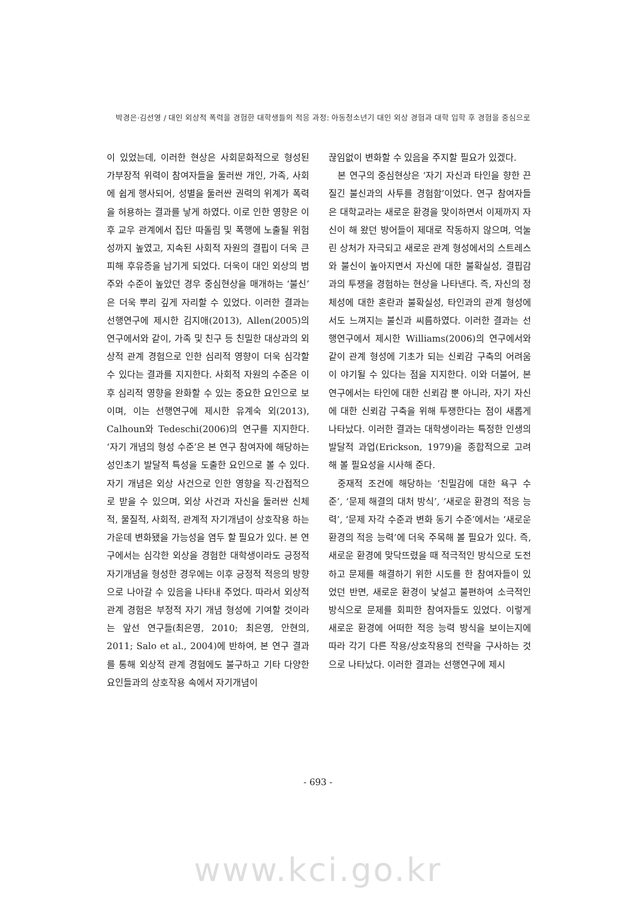박경은·김선영 / 대인 외상적 폭력을 경험한 대학생들의 적응 과정: 아동청소년기 대인 외상 경험과 대학 입학 후 경험을 중심으로
이 있었는데, 이러한 현상은 사회문화적으로 형성된 가부장적 위력이 참여자들을 둘러싼 개인, 가족, 사회에 쉽게 행사되어, 성별을 둘러싼 권력의 위계가 폭력을 허용하는 결과를 낳게 하였다. 이로 인한 영향은 이후 교우 관계에서 집단 따돌림 및 폭행에 노출될 위험성까지 높였고, 지속된 사회적 자원의 결핍이 더욱 큰 피해 후유증을 남기게 되었다. 더욱이 대인 외상의 범주와 수준이 높았던 경우 중심현상을 매개하는 ‘불신’은 더욱 뿌리 깊게 자리할 수 있었다. 이러한 결과는 선행연구에 제시한 김지애(2013), Allen(2005)의 연구에서와 같이, 가족 및 친구 등 친밀한 대상과의 외상적 관계 경험으로 인한 심리적 영향이 더욱 심각할 수 있다는 결과를 지지한다. 사회적 자원의 수준은 이후 심리적 영향을 완화할 수 있는 중요한 요인으로 보이며, 이는 선행연구에 제시한 유계숙 외(2013), Calhoun와 Tedeschi(2006)의 연구를 지지한다. ‘자기 개념의 형성 수준’은 본 연구 참여자에 해당하는 성인초기 발달적 특성을 도출한 요인으로 볼 수 있다. 자기 개념은 외상 사건으로 인한 영향을 직·간접적으로 받을 수 있으며, 외상 사건과 자신을 둘러싼 신체적, 물질적, 사회적, 관계적 자기개념이 상호작용 하는 가운데 변화됐을 가능성을 염두 할 필요가 있다. 본 연구에서는 심각한 외상을 경험한 대학생이라도 긍정적 자기개념을 형성한 경우에는 이후 긍정적 적응의 방향으로 나아갈 수 있음을 나타내 주었다. 따라서 외상적 관계 경험은 부정적 자기 개념 형성에 기여할 것이라는 앞선 연구들(최은영, 2010; 최은영, 안현의, 2011; Salo et al., 2004)에 반하여, 본 연구 결과를 통해 외상적 관계 경험에도 불구하고 기타 다양한 요인들과의 상호작용 속에서 자기개념이
끊임없이 변화할 수 있음을 주지할 필요가 있겠다.
본 연구의 중심현상은 ‘자기 자신과 타인을 향한 끈질긴 불신과의 사투를 경험함’이었다. 연구 참여자들은 대학교라는 새로운 환경을 맞이하면서 이제까지 자신이 해 왔던 방어들이 제대로 작동하지 않으며, 억눌린 상처가 자극되고 새로운 관계 형성에서의 스트레스와 불신이 높아지면서 자신에 대한 불확실성, 결핍감과의 투쟁을 경험하는 현상을 나타낸다. 즉, 자신의 정체성에 대한 혼란과 불확실성, 타인과의 관계 형성에서도 느껴지는 불신과 씨름하였다. 이러한 결과는 선행연구에서 제시한 Williams(2006)의 연구에서와 같이 관계 형성에 기초가 되는 신뢰감 구축의 어려움이 야기될 수 있다는 점을 지지한다. 이와 더불어, 본 연구에서는 타인에 대한 신뢰감 뿐 아니라, 자기 자신에 대한 신뢰감 구축을 위해 투쟁한다는 점이 새롭게 나타났다. 이러한 결과는 대학생이라는 특정한 인생의 발달적 과업(Erickson, 1979)을 종합적으로 고려해 볼 필요성을 시사해 준다.
중재적 조건에 해당하는 ‘친밀감에 대한 욕구 수준’, ‘문제 해결의 대처 방식’, ‘새로운 환경의 적응 능력’, ‘문제 자각 수준과 변화 동기 수준’에서는 ‘새로운 환경의 적응 능력’에 더욱 주목해 볼 필요가 있다. 즉, 새로운 환경에 맞닥뜨렸을 때 적극적인 방식으로 도전하고 문제를 해결하기 위한 시도를 한 참여자들이 있었던 반면, 새로운 환경이 낯설고 불편하여 소극적인 방식으로 문제를 회피한 참여자들도 있었다. 이렇게 새로운 환경에 어떠한 적응 능력 방식을 보이는지에 따라 각기 다른 작용/상호작용의 전략을 구사하는 것으로 나타났다. 이러한 결과는 선행연구에 제시
- 693 -
www.kci.go.kr